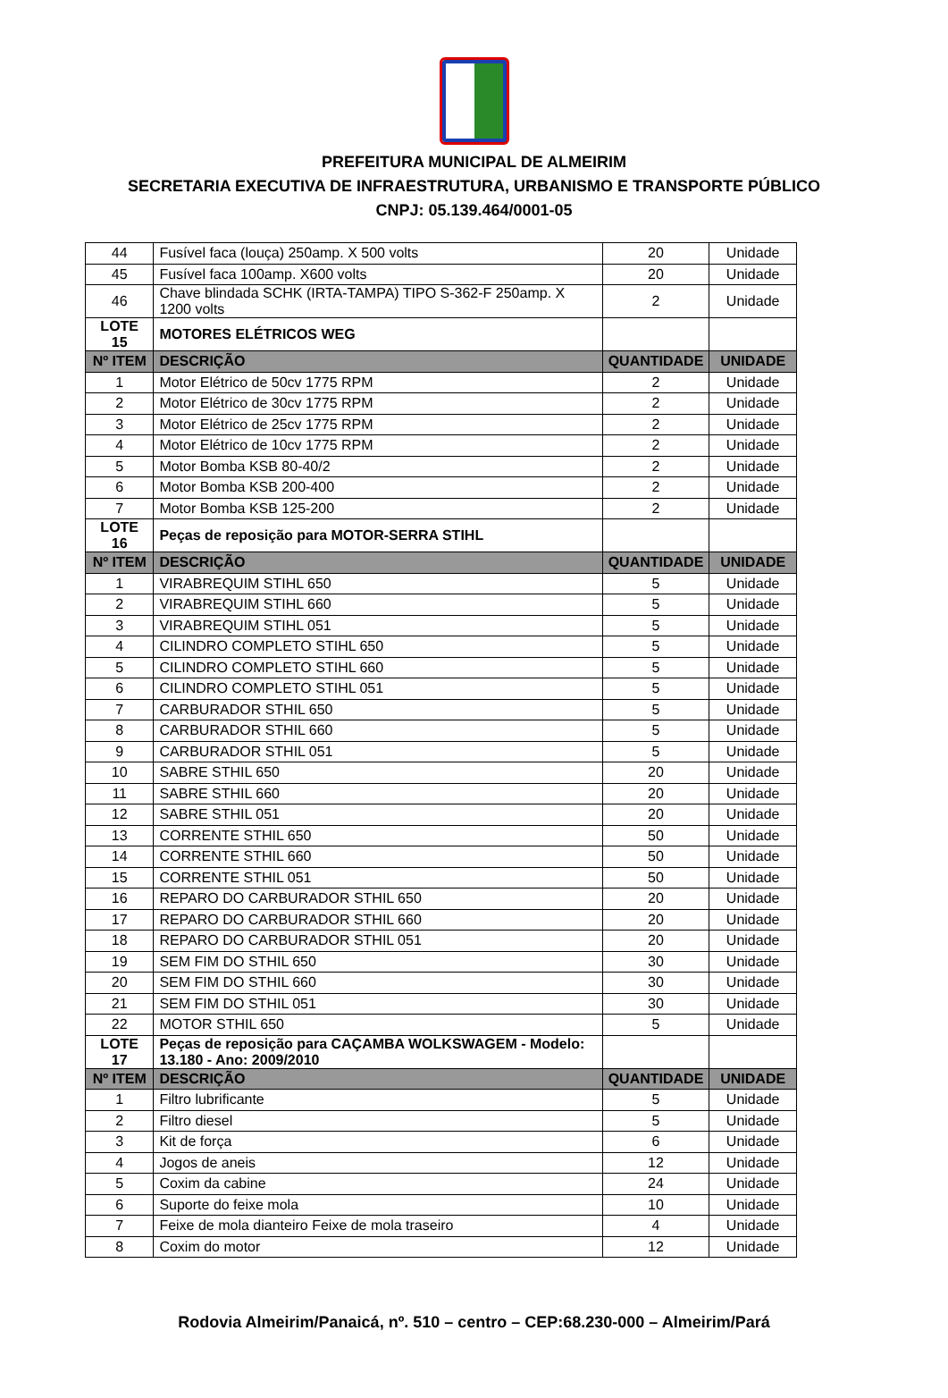PREFEITURA MUNICIPAL DE ALMEIRIM
SECRETARIA EXECUTIVA DE INFRAESTRUTURA, URBANISMO E TRANSPORTE PÚBLICO
CNPJ: 05.139.464/0001-05
| 44 | Fusível faca (louça) 250amp. X 500 volts | 20 | Unidade |
| 45 | Fusível faca 100amp. X600 volts | 20 | Unidade |
| 46 | Chave blindada SCHK (IRTA-TAMPA) TIPO S-362-F 250amp. X 1200 volts | 2 | Unidade |
| LOTE 15 | MOTORES ELÉTRICOS WEG | | |
| Nº ITEM | DESCRIÇÃO | QUANTIDADE | UNIDADE |
| 1 | Motor Elétrico de 50cv 1775 RPM | 2 | Unidade |
| 2 | Motor Elétrico de 30cv 1775 RPM | 2 | Unidade |
| 3 | Motor Elétrico de 25cv 1775 RPM | 2 | Unidade |
| 4 | Motor Elétrico de 10cv 1775 RPM | 2 | Unidade |
| 5 | Motor Bomba KSB 80-40/2 | 2 | Unidade |
| 6 | Motor Bomba KSB 200-400 | 2 | Unidade |
| 7 | Motor Bomba KSB 125-200 | 2 | Unidade |
| LOTE 16 | Peças de reposição para MOTOR-SERRA STIHL | | |
| Nº ITEM | DESCRIÇÃO | QUANTIDADE | UNIDADE |
| 1 | VIRABREQUIM STIHL 650 | 5 | Unidade |
| 2 | VIRABREQUIM STIHL 660 | 5 | Unidade |
| 3 | VIRABREQUIM STIHL 051 | 5 | Unidade |
| 4 | CILINDRO COMPLETO STIHL 650 | 5 | Unidade |
| 5 | CILINDRO COMPLETO STIHL 660 | 5 | Unidade |
| 6 | CILINDRO COMPLETO STIHL 051 | 5 | Unidade |
| 7 | CARBURADOR STHIL 650 | 5 | Unidade |
| 8 | CARBURADOR STHIL 660 | 5 | Unidade |
| 9 | CARBURADOR STHIL 051 | 5 | Unidade |
| 10 | SABRE STHIL 650 | 20 | Unidade |
| 11 | SABRE STHIL 660 | 20 | Unidade |
| 12 | SABRE STHIL 051 | 20 | Unidade |
| 13 | CORRENTE STHIL 650 | 50 | Unidade |
| 14 | CORRENTE STHIL 660 | 50 | Unidade |
| 15 | CORRENTE STHIL 051 | 50 | Unidade |
| 16 | REPARO DO CARBURADOR STHIL 650 | 20 | Unidade |
| 17 | REPARO DO CARBURADOR STHIL 660 | 20 | Unidade |
| 18 | REPARO DO CARBURADOR STHIL 051 | 20 | Unidade |
| 19 | SEM FIM DO STHIL 650 | 30 | Unidade |
| 20 | SEM FIM DO STHIL 660 | 30 | Unidade |
| 21 | SEM FIM DO STHIL 051 | 30 | Unidade |
| 22 | MOTOR STHIL 650 | 5 | Unidade |
| LOTE 17 | Peças de reposição para CAÇAMBA WOLKSWAGEM - Modelo: 13.180 - Ano: 2009/2010 | | |
| Nº ITEM | DESCRIÇÃO | QUANTIDADE | UNIDADE |
| 1 | Filtro lubrificante | 5 | Unidade |
| 2 | Filtro diesel | 5 | Unidade |
| 3 | Kit de força | 6 | Unidade |
| 4 | Jogos de aneis | 12 | Unidade |
| 5 | Coxim da cabine | 24 | Unidade |
| 6 | Suporte do feixe mola | 10 | Unidade |
| 7 | Feixe de mola dianteiro Feixe de mola traseiro | 4 | Unidade |
| 8 | Coxim do motor | 12 | Unidade |
Rodovia Almeirim/Panaicá, nº. 510 – centro – CEP:68.230-000 – Almeirim/Pará